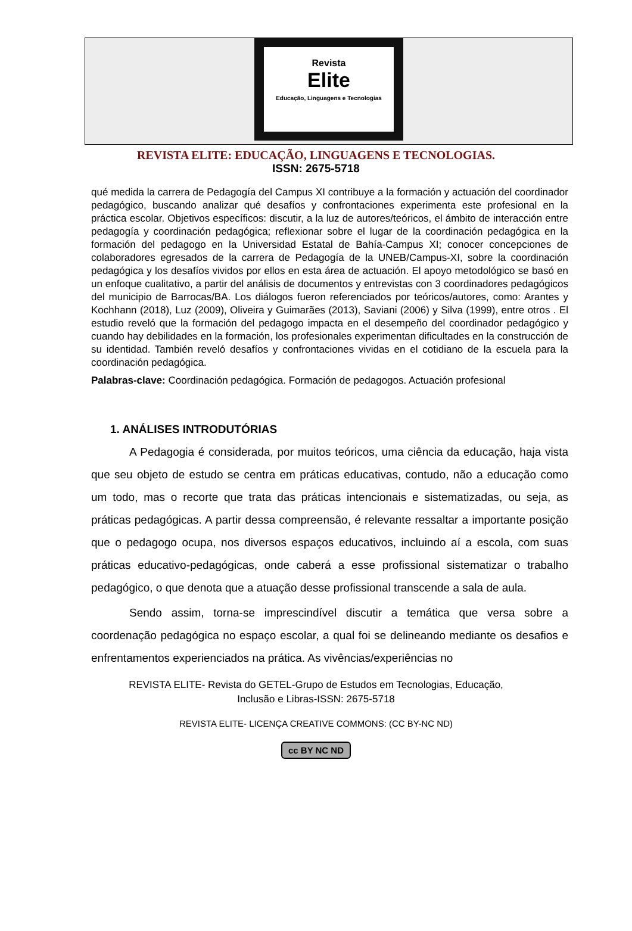Revista
Elite
Educação, Linguagens e Tecnologias
REVISTA ELITE: EDUCAÇÃO, LINGUAGENS E TECNOLOGIAS.
ISSN: 2675-5718
qué medida la carrera de Pedagogía del Campus XI contribuye a la formación y actuación del coordinador pedagógico, buscando analizar qué desafíos y confrontaciones experimenta este profesional en la práctica escolar. Objetivos específicos: discutir, a la luz de autores/teóricos, el ámbito de interacción entre pedagogía y coordinación pedagógica; reflexionar sobre el lugar de la coordinación pedagógica en la formación del pedagogo en la Universidad Estatal de Bahía-Campus XI; conocer concepciones de colaboradores egresados de la carrera de Pedagogía de la UNEB/Campus-XI, sobre la coordinación pedagógica y los desafíos vividos por ellos en esta área de actuación. El apoyo metodológico se basó en un enfoque cualitativo, a partir del análisis de documentos y entrevistas con 3 coordinadores pedagógicos del municipio de Barrocas/BA. Los diálogos fueron referenciados por teóricos/autores, como: Arantes y Kochhann (2018), Luz (2009), Oliveira y Guimarães (2013), Saviani (2006) y Silva (1999), entre otros . El estudio reveló que la formación del pedagogo impacta en el desempeño del coordinador pedagógico y cuando hay debilidades en la formación, los profesionales experimentan dificultades en la construcción de su identidad. También reveló desafíos y confrontaciones vividas en el cotidiano de la escuela para la coordinación pedagógica.
Palabras-clave: Coordinación pedagógica. Formación de pedagogos. Actuación profesional
1. ANÁLISES INTRODUTÓRIAS
A Pedagogia é considerada, por muitos teóricos, uma ciência da educação, haja vista que seu objeto de estudo se centra em práticas educativas, contudo, não a educação como um todo, mas o recorte que trata das práticas intencionais e sistematizadas, ou seja, as práticas pedagógicas. A partir dessa compreensão, é relevante ressaltar a importante posição que o pedagogo ocupa, nos diversos espaços educativos, incluindo aí a escola, com suas práticas educativo-pedagógicas, onde caberá a esse profissional sistematizar o trabalho pedagógico, o que denota que a atuação desse profissional transcende a sala de aula.
Sendo assim, torna-se imprescindível discutir a temática que versa sobre a coordenação pedagógica no espaço escolar, a qual foi se delineando mediante os desafios e enfrentamentos experienciados na prática. As vivências/experiências no
REVISTA ELITE- Revista do GETEL-Grupo de Estudos em Tecnologias, Educação,
Inclusão e Libras-ISSN: 2675-5718
REVISTA ELITE- LICENÇA CREATIVE COMMONS: (CC BY-NC ND)
cc BY NC ND